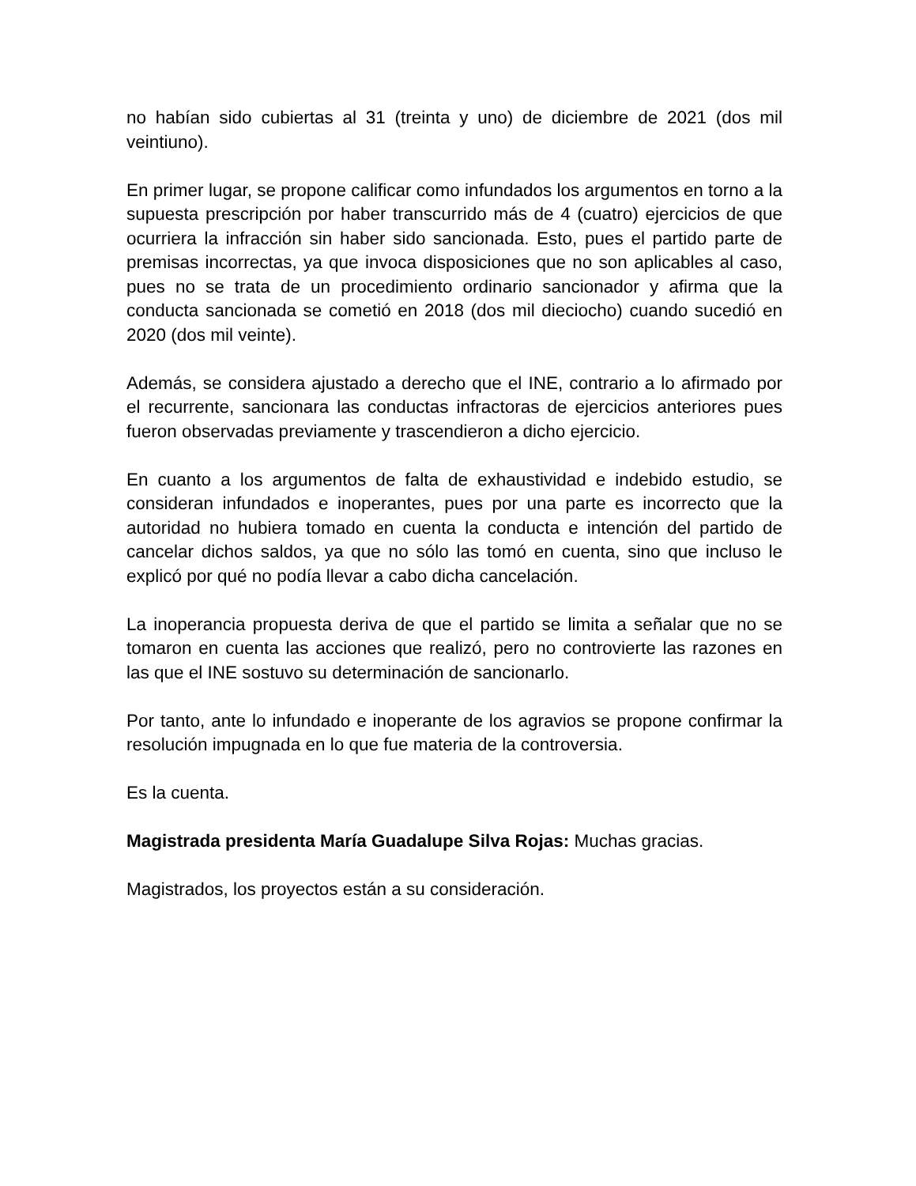no habían sido cubiertas al 31 (treinta y uno) de diciembre de 2021 (dos mil veintiuno).
En primer lugar, se propone calificar como infundados los argumentos en torno a la supuesta prescripción por haber transcurrido más de 4 (cuatro) ejercicios de que ocurriera la infracción sin haber sido sancionada. Esto, pues el partido parte de premisas incorrectas, ya que invoca disposiciones que no son aplicables al caso, pues no se trata de un procedimiento ordinario sancionador y afirma que la conducta sancionada se cometió en 2018 (dos mil dieciocho) cuando sucedió en 2020 (dos mil veinte).
Además, se considera ajustado a derecho que el INE, contrario a lo afirmado por el recurrente, sancionara las conductas infractoras de ejercicios anteriores pues fueron observadas previamente y trascendieron a dicho ejercicio.
En cuanto a los argumentos de falta de exhaustividad e indebido estudio, se consideran infundados e inoperantes, pues por una parte es incorrecto que la autoridad no hubiera tomado en cuenta la conducta e intención del partido de cancelar dichos saldos, ya que no sólo las tomó en cuenta, sino que incluso le explicó por qué no podía llevar a cabo dicha cancelación.
La inoperancia propuesta deriva de que el partido se limita a señalar que no se tomaron en cuenta las acciones que realizó, pero no controvierte las razones en las que el INE sostuvo su determinación de sancionarlo.
Por tanto, ante lo infundado e inoperante de los agravios se propone confirmar la resolución impugnada en lo que fue materia de la controversia.
Es la cuenta.
Magistrada presidenta María Guadalupe Silva Rojas: Muchas gracias.
Magistrados, los proyectos están a su consideración.